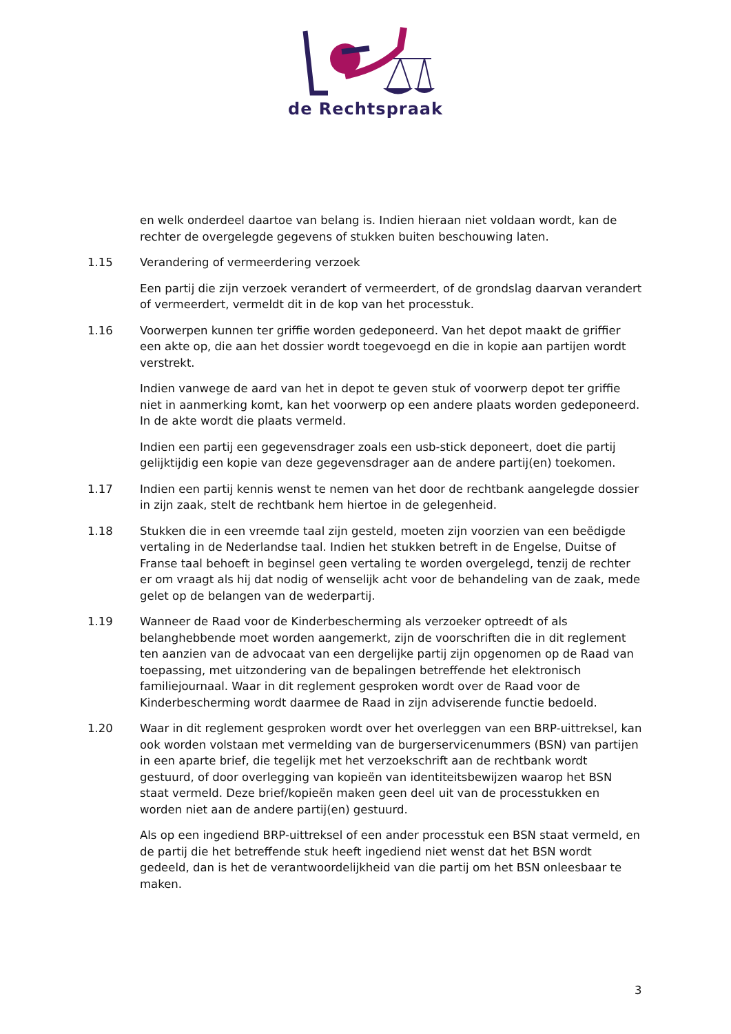de Rechtspraak
en welk onderdeel daartoe van belang is. Indien hieraan niet voldaan wordt, kan de rechter de overgelegde gegevens of stukken buiten beschouwing laten.
1.15 Verandering of vermeerdering verzoek
Een partij die zijn verzoek verandert of vermeerdert, of de grondslag daarvan verandert of vermeerdert, vermeldt dit in de kop van het processtuk.
1.16 Voorwerpen kunnen ter griffie worden gedeponeerd. Van het depot maakt de griffier een akte op, die aan het dossier wordt toegevoegd en die in kopie aan partijen wordt verstrekt.
Indien vanwege de aard van het in depot te geven stuk of voorwerp depot ter griffie niet in aanmerking komt, kan het voorwerp op een andere plaats worden gedeponeerd. In de akte wordt die plaats vermeld.
Indien een partij een gegevensdrager zoals een usb-stick deponeert, doet die partij gelijktijdig een kopie van deze gegevensdrager aan de andere partij(en) toekomen.
1.17 Indien een partij kennis wenst te nemen van het door de rechtbank aangelegde dossier in zijn zaak, stelt de rechtbank hem hiertoe in de gelegenheid.
1.18 Stukken die in een vreemde taal zijn gesteld, moeten zijn voorzien van een beëdigde vertaling in de Nederlandse taal. Indien het stukken betreft in de Engelse, Duitse of Franse taal behoeft in beginsel geen vertaling te worden overgelegd, tenzij de rechter er om vraagt als hij dat nodig of wenselijk acht voor de behandeling van de zaak, mede gelet op de belangen van de wederpartij.
1.19 Wanneer de Raad voor de Kinderbescherming als verzoeker optreedt of als belanghebbende moet worden aangemerkt, zijn de voorschriften die in dit reglement ten aanzien van de advocaat van een dergelijke partij zijn opgenomen op de Raad van toepassing, met uitzondering van de bepalingen betreffende het elektronisch familiejournaal. Waar in dit reglement gesproken wordt over de Raad voor de Kinderbescherming wordt daarmee de Raad in zijn adviserende functie bedoeld.
1.20 Waar in dit reglement gesproken wordt over het overleggen van een BRP-uittreksel, kan ook worden volstaan met vermelding van de burgerservicenummers (BSN) van partijen in een aparte brief, die tegelijk met het verzoekschrift aan de rechtbank wordt gestuurd, of door overlegging van kopieën van identiteitsbewijzen waarop het BSN staat vermeld. Deze brief/kopieën maken geen deel uit van de processtukken en worden niet aan de andere partij(en) gestuurd.
Als op een ingediend BRP-uittreksel of een ander processtuk een BSN staat vermeld, en de partij die het betreffende stuk heeft ingediend niet wenst dat het BSN wordt gedeeld, dan is het de verantwoordelijkheid van die partij om het BSN onleesbaar te maken.
3